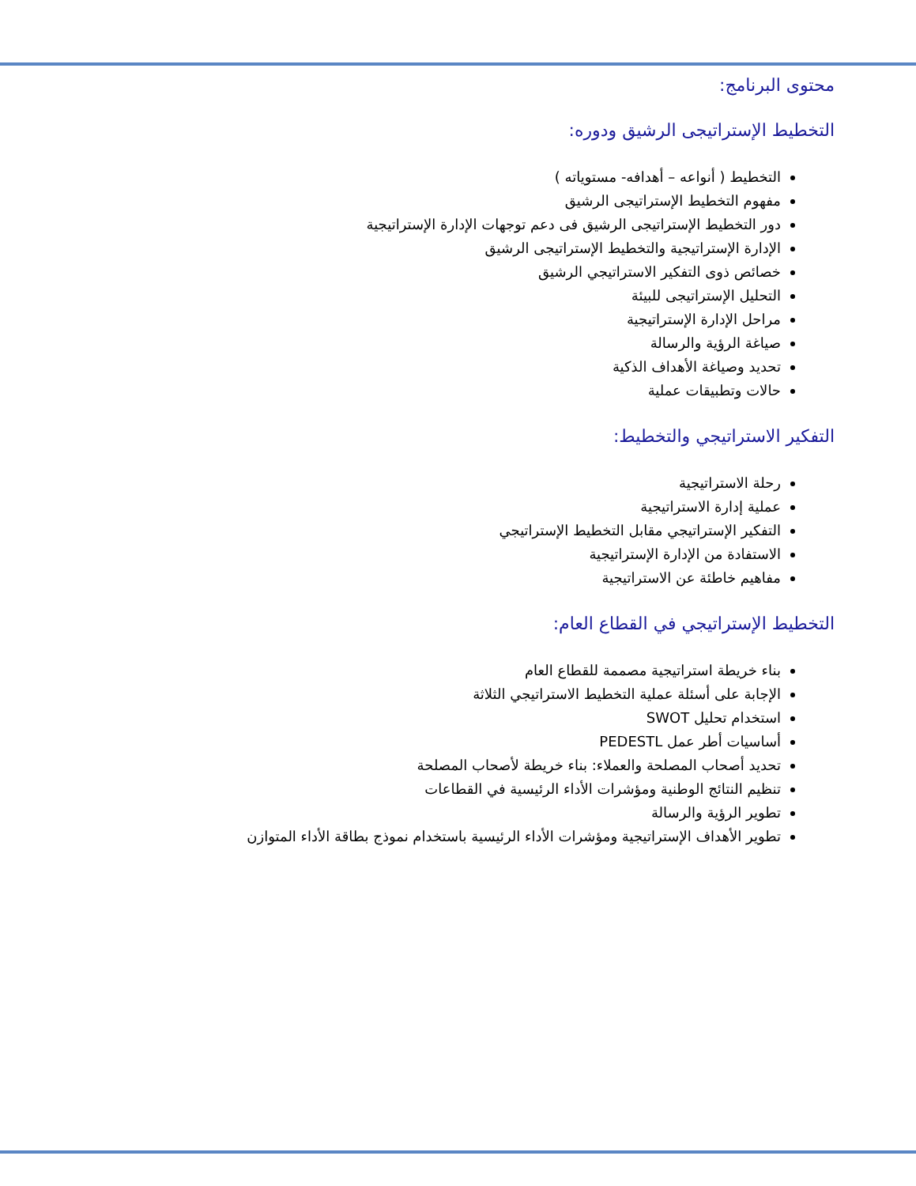محتوى البرنامج:
التخطيط الإستراتيجى الرشيق ودوره:
التخطيط ( أنواعه – أهدافه- مستوياته )
مفهوم التخطيط الإستراتيجى الرشيق
دور التخطيط الإستراتيجى الرشيق فى دعم توجهات الإدارة الإستراتيجية
الإدارة الإستراتيجية والتخطيط الإستراتيجى الرشيق
خصائص ذوى التفكير الاستراتيجي الرشيق
التحليل الإستراتيجى للبيئة
مراحل الإدارة الإستراتيجية
صياغة الرؤية والرسالة
تحديد وصياغة الأهداف الذكية
حالات وتطبيقات عملية
التفكير الاستراتيجي والتخطيط:
رحلة الاستراتيجية
عملية إدارة الاستراتيجية
التفكير الإستراتيجي مقابل التخطيط الإستراتيجي
الاستفادة من الإدارة الإستراتيجية
مفاهيم خاطئة عن الاستراتيجية
التخطيط الإستراتيجي في القطاع العام:
بناء خريطة استراتيجية مصممة للقطاع العام
الإجابة على أسئلة عملية التخطيط الاستراتيجي الثلاثة
استخدام تحليل SWOT
أساسيات أطر عمل PEDESTL
تحديد أصحاب المصلحة والعملاء: بناء خريطة لأصحاب المصلحة
تنظيم النتائج الوطنية ومؤشرات الأداء الرئيسية في القطاعات
تطوير الرؤية والرسالة
تطوير الأهداف الإستراتيجية ومؤشرات الأداء الرئيسية باستخدام نموذج بطاقة الأداء المتوازن